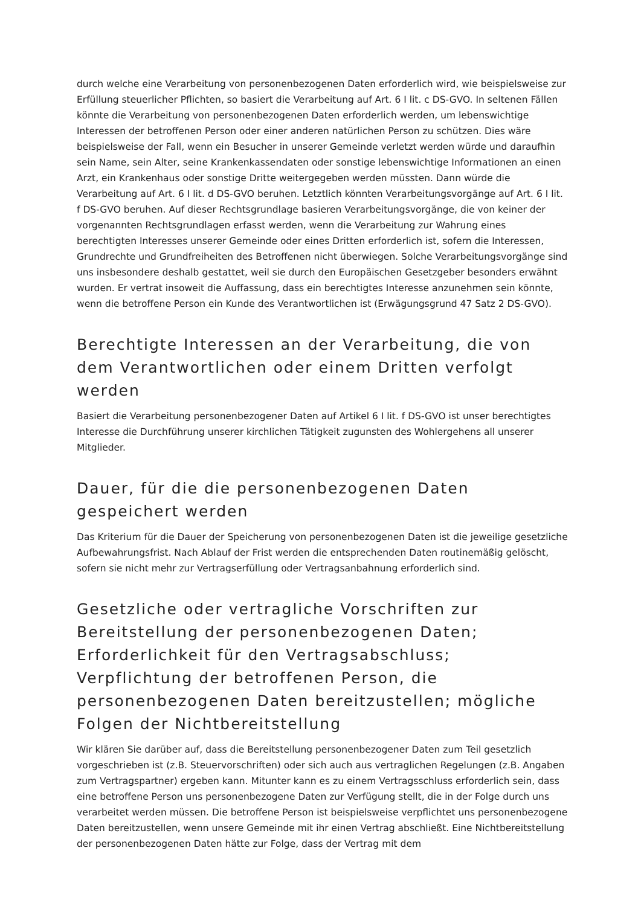durch welche eine Verarbeitung von personenbezogenen Daten erforderlich wird, wie beispielsweise zur Erfüllung steuerlicher Pflichten, so basiert die Verarbeitung auf Art. 6 I lit. c DS-GVO. In seltenen Fällen könnte die Verarbeitung von personenbezogenen Daten erforderlich werden, um lebenswichtige Interessen der betroffenen Person oder einer anderen natürlichen Person zu schützen. Dies wäre beispielsweise der Fall, wenn ein Besucher in unserer Gemeinde verletzt werden würde und daraufhin sein Name, sein Alter, seine Krankenkassendaten oder sonstige lebenswichtige Informationen an einen Arzt, ein Krankenhaus oder sonstige Dritte weitergegeben werden müssten. Dann würde die Verarbeitung auf Art. 6 I lit. d DS-GVO beruhen. Letztlich könnten Verarbeitungsvorgänge auf Art. 6 I lit. f DS-GVO beruhen. Auf dieser Rechtsgrundlage basieren Verarbeitungsvorgänge, die von keiner der vorgenannten Rechtsgrundlagen erfasst werden, wenn die Verarbeitung zur Wahrung eines berechtigten Interesses unserer Gemeinde oder eines Dritten erforderlich ist, sofern die Interessen, Grundrechte und Grundfreiheiten des Betroffenen nicht überwiegen. Solche Verarbeitungsvorgänge sind uns insbesondere deshalb gestattet, weil sie durch den Europäischen Gesetzgeber besonders erwähnt wurden. Er vertrat insoweit die Auffassung, dass ein berechtigtes Interesse anzunehmen sein könnte, wenn die betroffene Person ein Kunde des Verantwortlichen ist (Erwägungsgrund 47 Satz 2 DS-GVO).
Berechtigte Interessen an der Verarbeitung, die von dem Verantwortlichen oder einem Dritten verfolgt werden
Basiert die Verarbeitung personenbezogener Daten auf Artikel 6 I lit. f DS-GVO ist unser berechtigtes Interesse die Durchführung unserer kirchlichen Tätigkeit zugunsten des Wohlergehens all unserer Mitglieder.
Dauer, für die die personenbezogenen Daten gespeichert werden
Das Kriterium für die Dauer der Speicherung von personenbezogenen Daten ist die jeweilige gesetzliche Aufbewahrungsfrist. Nach Ablauf der Frist werden die entsprechenden Daten routinemäßig gelöscht, sofern sie nicht mehr zur Vertragserfüllung oder Vertragsanbahnung erforderlich sind.
Gesetzliche oder vertragliche Vorschriften zur Bereitstellung der personenbezogenen Daten; Erforderlichkeit für den Vertragsabschluss; Verpflichtung der betroffenen Person, die personenbezogenen Daten bereitzustellen; mögliche Folgen der Nichtbereitstellung
Wir klären Sie darüber auf, dass die Bereitstellung personenbezogener Daten zum Teil gesetzlich vorgeschrieben ist (z.B. Steuervorschriften) oder sich auch aus vertraglichen Regelungen (z.B. Angaben zum Vertragspartner) ergeben kann. Mitunter kann es zu einem Vertragsschluss erforderlich sein, dass eine betroffene Person uns personenbezogene Daten zur Verfügung stellt, die in der Folge durch uns verarbeitet werden müssen. Die betroffene Person ist beispielsweise verpflichtet uns personenbezogene Daten bereitzustellen, wenn unsere Gemeinde mit ihr einen Vertrag abschließt. Eine Nichtbereitstellung der personenbezogenen Daten hätte zur Folge, dass der Vertrag mit dem